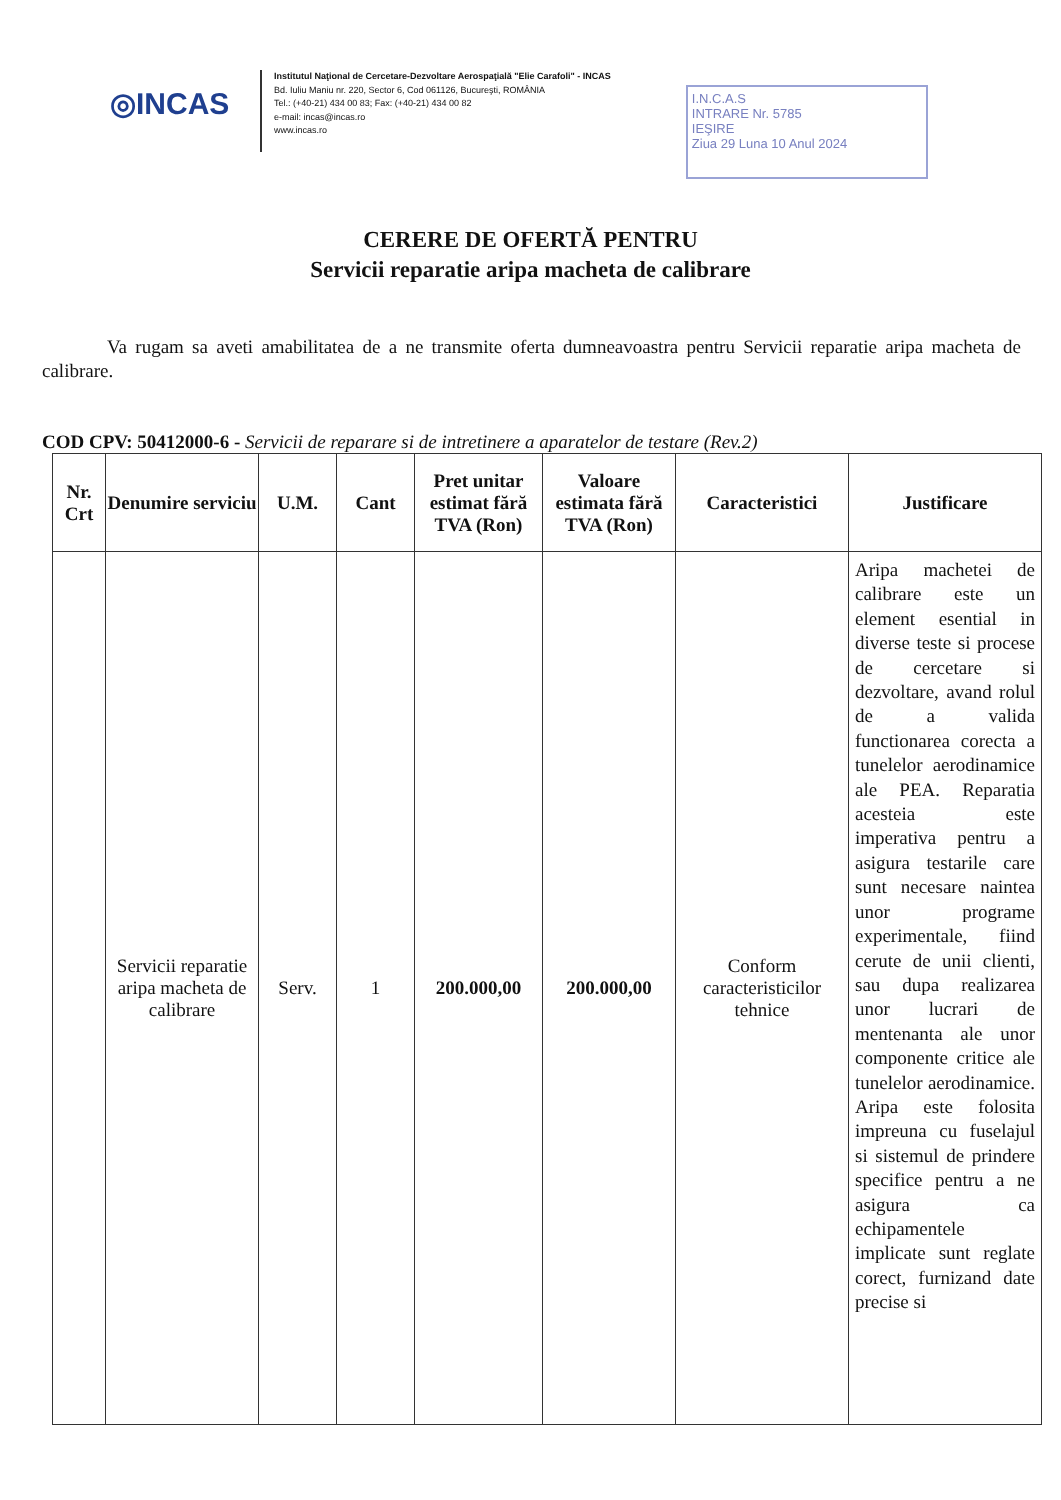◎INCAS
Institutul Naţional de Cercetare-Dezvoltare Aerospaţială "Elie Carafoli" - INCAS
Bd. Iuliu Maniu nr. 220, Sector 6, Cod 061126, Bucureşti, ROMÂNIA
Tel.: (+40-21) 434 00 83; Fax: (+40-21) 434 00 82
e-mail: incas@incas.ro
www.incas.ro
I.N.C.A.S
INTRARE Nr. 5785
IEŞIRE
Ziua 29 Luna 10 Anul 2024
CERERE DE OFERTĂ PENTRU
Servicii reparatie aripa macheta de calibrare
Va rugam sa aveti amabilitatea de a ne transmite oferta dumneavoastra pentru Servicii reparatie aripa macheta de calibrare.
COD CPV: 50412000-6 - Servicii de reparare si de intretinere a aparatelor de testare (Rev.2)
| Nr. Crt | Denumire serviciu | U.M. | Cant | Pret unitar estimat fără TVA (Ron) | Valoare estimata fără TVA (Ron) | Caracteristici | Justificare |
| --- | --- | --- | --- | --- | --- | --- | --- |
| | Servicii reparatie aripa macheta de calibrare | Serv. | 1 | 200.000,00 | 200.000,00 | Conform caracteristicilor tehnice | Aripa machetei de calibrare este un element esential in diverse teste si procese de cercetare si dezvoltare, avand rolul de a valida functionarea corecta a tunelelor aerodinamice ale PEA. Reparatia acesteia este imperativa pentru a asigura testarile care sunt necesare naintea unor programe experimentale, fiind cerute de unii clienti, sau dupa realizarea unor lucrari de mentenanta ale unor componente critice ale tunelelor aerodinamice. Aripa este folosita impreuna cu fuselajul si sistemul de prindere specifice pentru a ne asigura ca echipamentele implicate sunt reglate corect, furnizand date precise si |